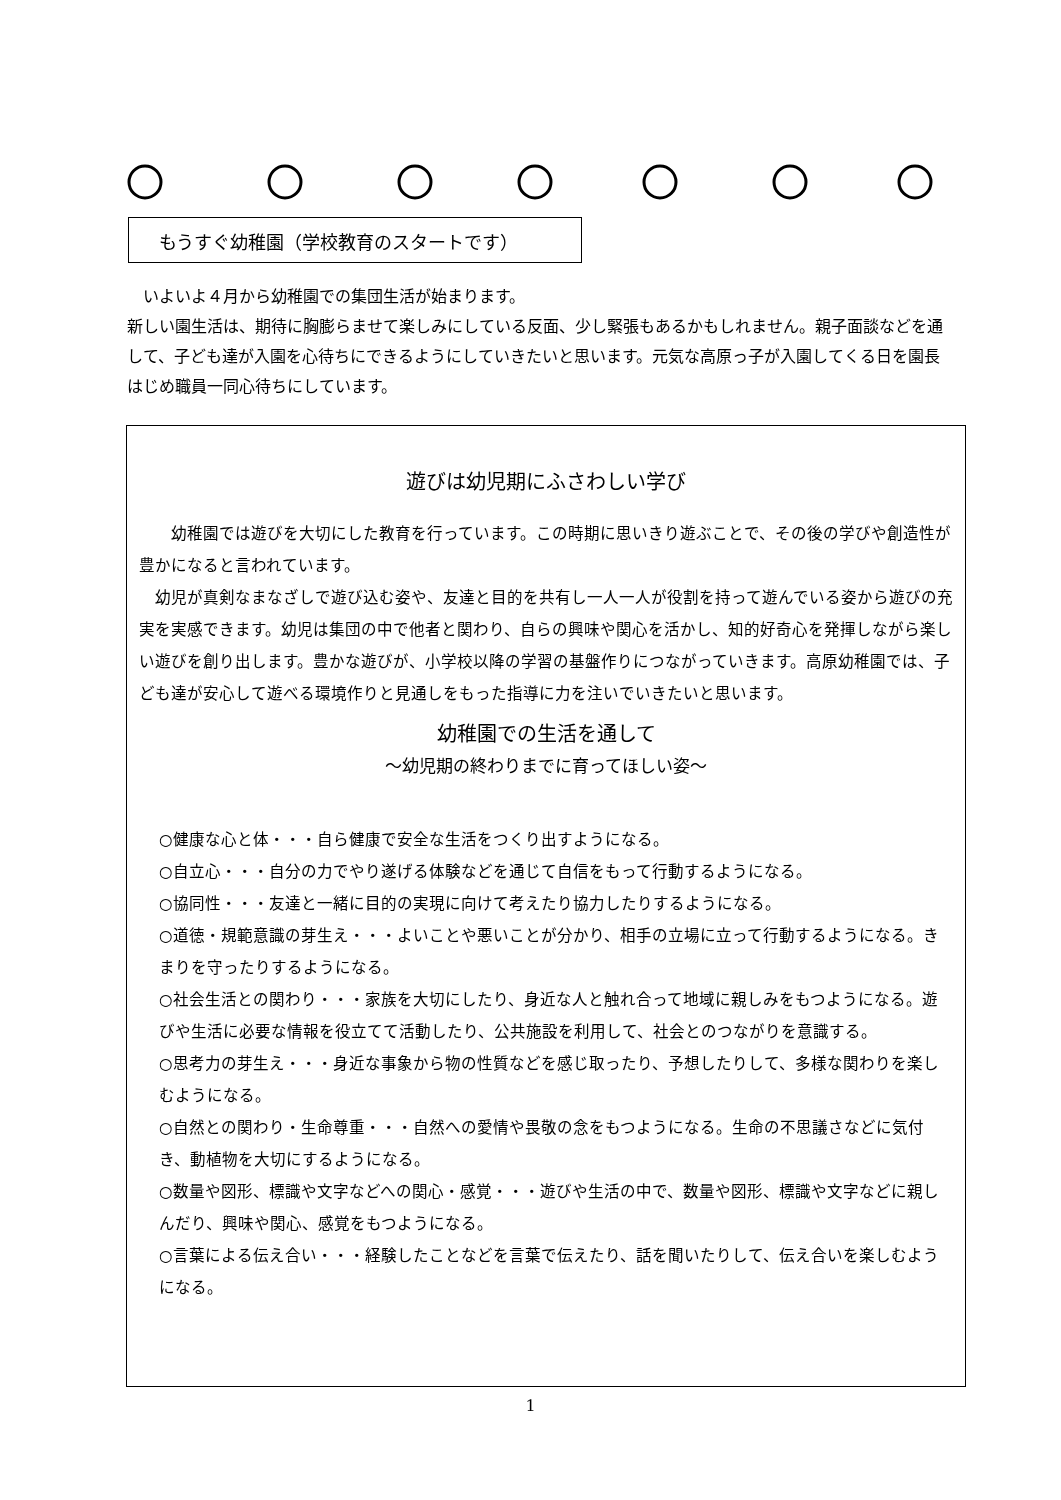もうすぐ幼稚園（学校教育のスタートです）
　いよいよ４月から幼稚園での集団生活が始まります。
新しい園生活は、期待に胸膨らませて楽しみにしている反面、少し緊張もあるかもしれません。親子面談などを通して、子ども達が入園を心待ちにできるようにしていきたいと思います。元気な高原っ子が入園してくる日を園長はじめ職員一同心待ちにしています。
遊びは幼児期にふさわしい学び
　　幼稚園では遊びを大切にした教育を行っています。この時期に思いきり遊ぶことで、その後の学びや創造性が豊かになると言われています。
　幼児が真剣なまなざしで遊び込む姿や、友達と目的を共有し一人一人が役割を持って遊んでいる姿から遊びの充実を実感できます。幼児は集団の中で他者と関わり、自らの興味や関心を活かし、知的好奇心を発揮しながら楽しい遊びを創り出します。豊かな遊びが、小学校以降の学習の基盤作りにつながっていきます。高原幼稚園では、子ども達が安心して遊べる環境作りと見通しをもった指導に力を注いでいきたいと思います。
幼稚園での生活を通して
～幼児期の終わりまでに育ってほしい姿～
○健康な心と体・・・自ら健康で安全な生活をつくり出すようになる。
○自立心・・・自分の力でやり遂げる体験などを通じて自信をもって行動するようになる。
○協同性・・・友達と一緒に目的の実現に向けて考えたり協力したりするようになる。
○道徳・規範意識の芽生え・・・よいことや悪いことが分かり、相手の立場に立って行動するようになる。きまりを守ったりするようになる。
○社会生活との関わり・・・家族を大切にしたり、身近な人と触れ合って地域に親しみをもつようになる。遊びや生活に必要な情報を役立てて活動したり、公共施設を利用して、社会とのつながりを意識する。
○思考力の芽生え・・・身近な事象から物の性質などを感じ取ったり、予想したりして、多様な関わりを楽しむようになる。
○自然との関わり・生命尊重・・・自然への愛情や畏敬の念をもつようになる。生命の不思議さなどに気付き、動植物を大切にするようになる。
○数量や図形、標識や文字などへの関心・感覚・・・遊びや生活の中で、数量や図形、標識や文字などに親しんだり、興味や関心、感覚をもつようになる。
○言葉による伝え合い・・・経験したことなどを言葉で伝えたり、話を聞いたりして、伝え合いを楽しむようになる。
1